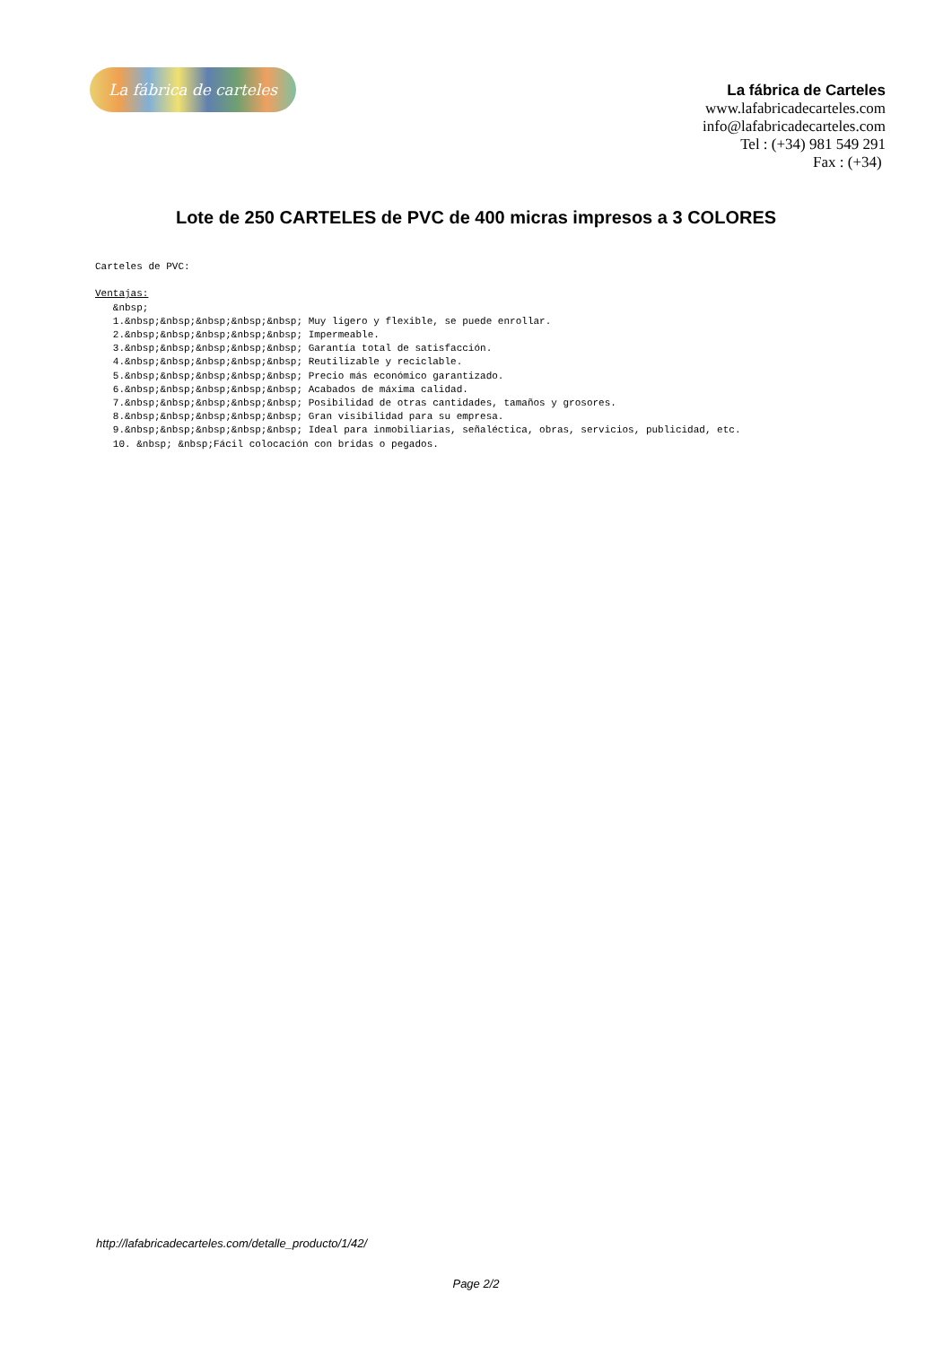La fábrica de carteles
La fábrica de Carteles
www.lafabricadecarteles.com
info@lafabricadecarteles.com
Tel : (+34) 981 549 291
Fax : (+34)
Lote de 250 CARTELES de PVC de 400 micras impresos a 3 COLORES
Carteles de PVC:

Ventajas:
   &nbsp;
   1.&nbsp;&nbsp;&nbsp;&nbsp;&nbsp; Muy ligero y flexible, se puede enrollar.
   2.&nbsp;&nbsp;&nbsp;&nbsp;&nbsp; Impermeable.
   3.&nbsp;&nbsp;&nbsp;&nbsp;&nbsp; Garantía total de satisfacción.
   4.&nbsp;&nbsp;&nbsp;&nbsp;&nbsp; Reutilizable y reciclable.
   5.&nbsp;&nbsp;&nbsp;&nbsp;&nbsp; Precio más económico garantizado.
   6.&nbsp;&nbsp;&nbsp;&nbsp;&nbsp; Acabados de máxima calidad.
   7.&nbsp;&nbsp;&nbsp;&nbsp;&nbsp; Posibilidad de otras cantidades, tamaños y grosores.
   8.&nbsp;&nbsp;&nbsp;&nbsp;&nbsp; Gran visibilidad para su empresa.
   9.&nbsp;&nbsp;&nbsp;&nbsp;&nbsp; Ideal para inmobiliarias, señaléctica, obras, servicios, publicidad, etc.
   10. &nbsp; &nbsp;Fácil colocación con bridas o pegados.
http://lafabricadecarteles.com/detalle_producto/1/42/
Page 2/2